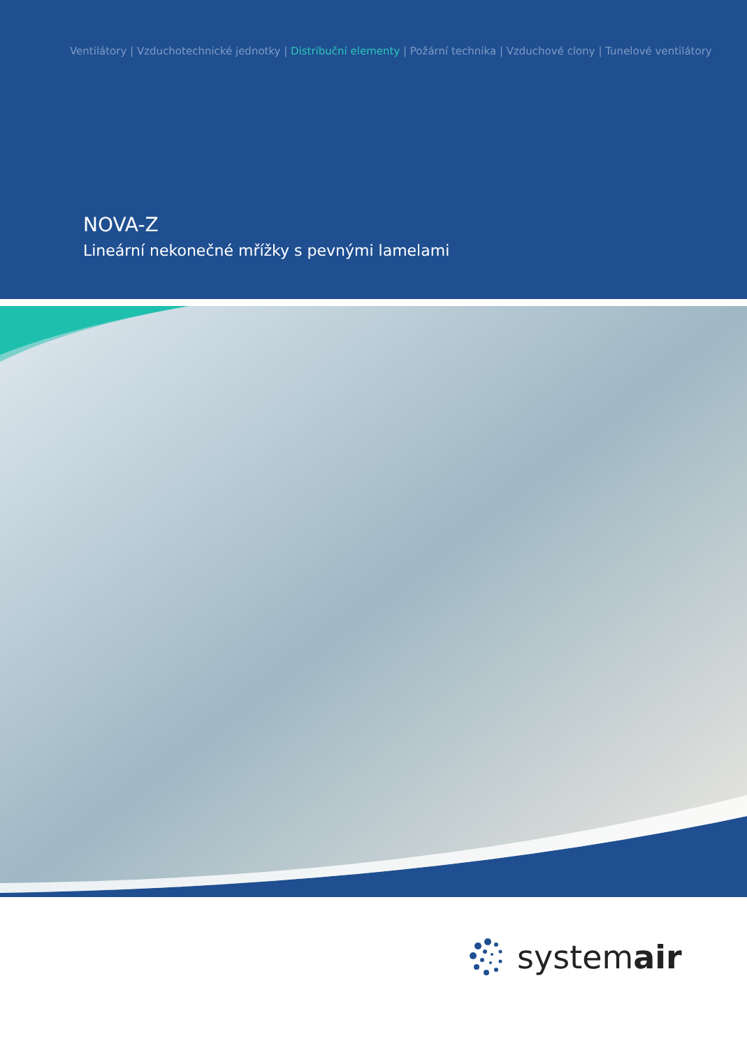Ventilátory | Vzduchotechnické jednotky | Distribuční elementy | Požární technika | Vzduchové clony | Tunelové ventilátory
NOVA-Z
Lineární nekonečné mřížky s pevnými lamelami
systemair